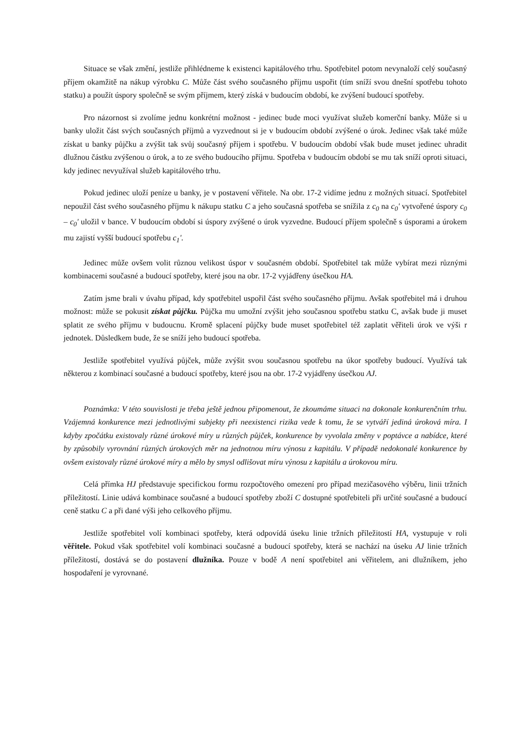Situace se však změní, jestliže přihlédneme k existenci kapitálového trhu. Spotřebitel potom nevynaloží celý současný příjem okamžitě na nákup výrobku C. Může část svého současného příjmu uspořit (tím sníží svou dnešní spotřebu tohoto statku) a použít úspory společně se svým příjmem, který získá v budoucím období, ke zvýšení budoucí spotřeby.
Pro názornost si zvolíme jednu konkrétní možnost - jedinec bude moci využívat služeb komerční banky. Může si u banky uložit část svých současných příjmů a vyzvednout si je v budoucím období zvýšené o úrok. Jedinec však také může získat u banky půjčku a zvýšit tak svůj současný příjem i spotřebu. V budoucím období však bude muset jedinec uhradit dlužnou částku zvýšenou o úrok, a to ze svého budoucího příjmu. Spotřeba v budoucím období se mu tak sníží oproti situaci, kdy jedinec nevyužíval služeb kapitálového trhu.
Pokud jedinec uloží peníze u banky, je v postavení věřitele. Na obr. 17-2 vidíme jednu z možných situací. Spotřebitel nepoužil část svého současného příjmu k nákupu statku C a jeho současná spotřeba se snížila z c<sub>0</sub> na c<sub>0</sub>' vytvořené úspory c<sub>0</sub> – c<sub>0</sub>' uložil v bance. V budoucím období si úspory zvýšené o úrok vyzvedne. Budoucí příjem společně s úsporami a úrokem mu zajistí vyšší budoucí spotřebu c<sub>1</sub>'.
Jedinec může ovšem volit různou velikost úspor v současném období. Spotřebitel tak může vybírat mezi různými kombinacemi současné a budoucí spotřeby, které jsou na obr. 17-2 vyjádřeny úsečkou HA.
Zatím jsme brali v úvahu případ, kdy spotřebitel uspořil část svého současného příjmu. Avšak spotřebitel má i druhou možnost: může se pokusit získat půjčku. Půjčka mu umožní zvýšit jeho současnou spotřebu statku C, avšak bude ji muset splatit ze svého příjmu v budoucnu. Kromě splacení půjčky bude muset spotřebitel též zaplatit věřiteli úrok ve výši r jednotek. Důsledkem bude, že se sníží jeho budoucí spotřeba.
Jestliže spotřebitel využívá půjček, může zvýšit svou současnou spotřebu na úkor spotřeby budoucí. Využívá tak některou z kombinací současné a budoucí spotřeby, které jsou na obr. 17-2 vyjádřeny úsečkou AJ.
Poznámka: V této souvislosti je třeba ještě jednou připomenout, že zkoumáme situaci na dokonale konkurenčním trhu. Vzájemná konkurence mezi jednotlivými subjekty při neexistenci rizika vede k tomu, že se vytváří jediná úroková míra. I kdyby zpočátku existovaly různé úrokové míry u různých půjček, konkurence by vyvolala změny v poptávce a nabídce, které by způsobily vyrovnání různých úrokových měr na jednotnou míru výnosu z kapitálu. V případě nedokonalé konkurence by ovšem existovaly různé úrokové míry a mělo by smysl odlišovat míru výnosu z kapitálu a úrokovou míru.
Celá přímka HJ představuje specifickou formu rozpočtového omezení pro případ mezičasového výběru, linii tržních příležitostí. Linie udává kombinace současné a budoucí spotřeby zboží C dostupné spotřebiteli při určité současné a budoucí ceně statku C a při dané výši jeho celkového příjmu.
Jestliže spotřebitel volí kombinaci spotřeby, která odpovídá úseku linie tržních příležitostí HA, vystupuje v roli věřitele. Pokud však spotřebitel volí kombinaci současné a budoucí spotřeby, která se nachází na úseku AJ linie tržních příležitostí, dostává se do postavení dlužníka. Pouze v bodě A není spotřebitel ani věřitelem, ani dlužníkem, jeho hospodaření je vyrovnané.